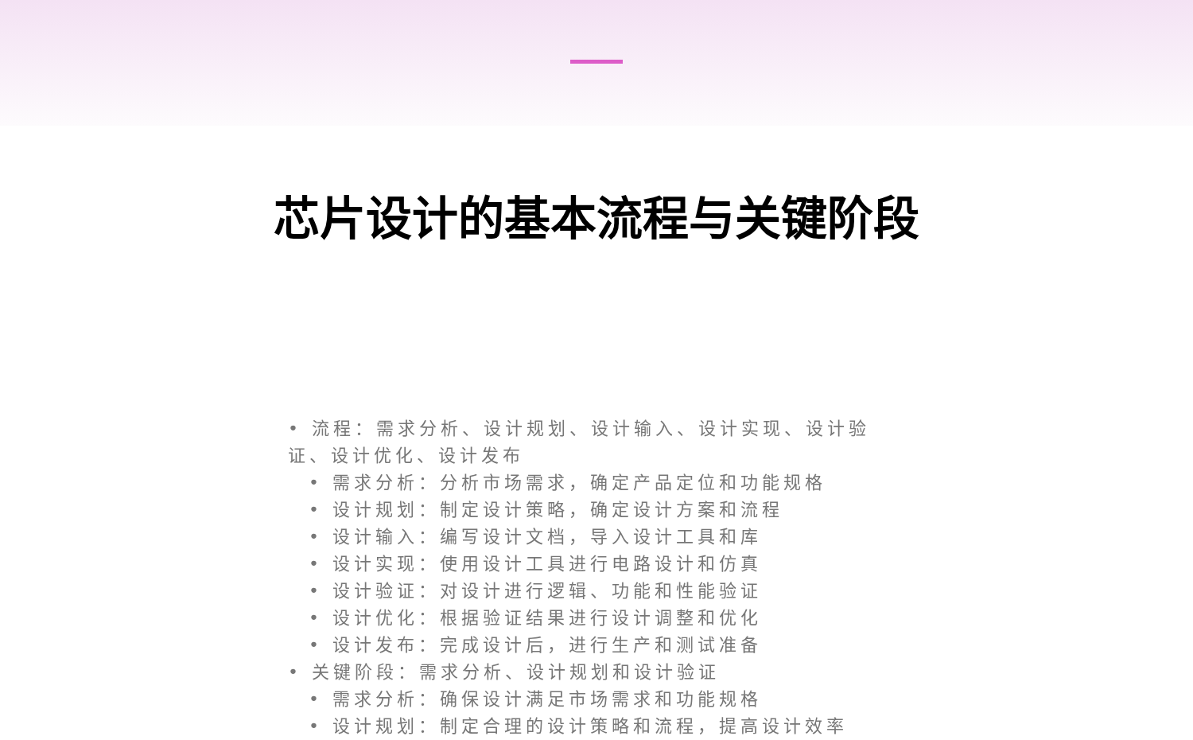芯片设计的基本流程与关键阶段
• 流程：需求分析、设计规划、设计输入、设计实现、设计验证、设计优化、设计发布
• 需求分析：分析市场需求，确定产品定位和功能规格
• 设计规划：制定设计策略，确定设计方案和流程
• 设计输入：编写设计文档，导入设计工具和库
• 设计实现：使用设计工具进行电路设计和仿真
• 设计验证：对设计进行逻辑、功能和性能验证
• 设计优化：根据验证结果进行设计调整和优化
• 设计发布：完成设计后，进行生产和测试准备
• 关键阶段：需求分析、设计规划和设计验证
• 需求分析：确保设计满足市场需求和功能规格
• 设计规划：制定合理的设计策略和流程，提高设计效率